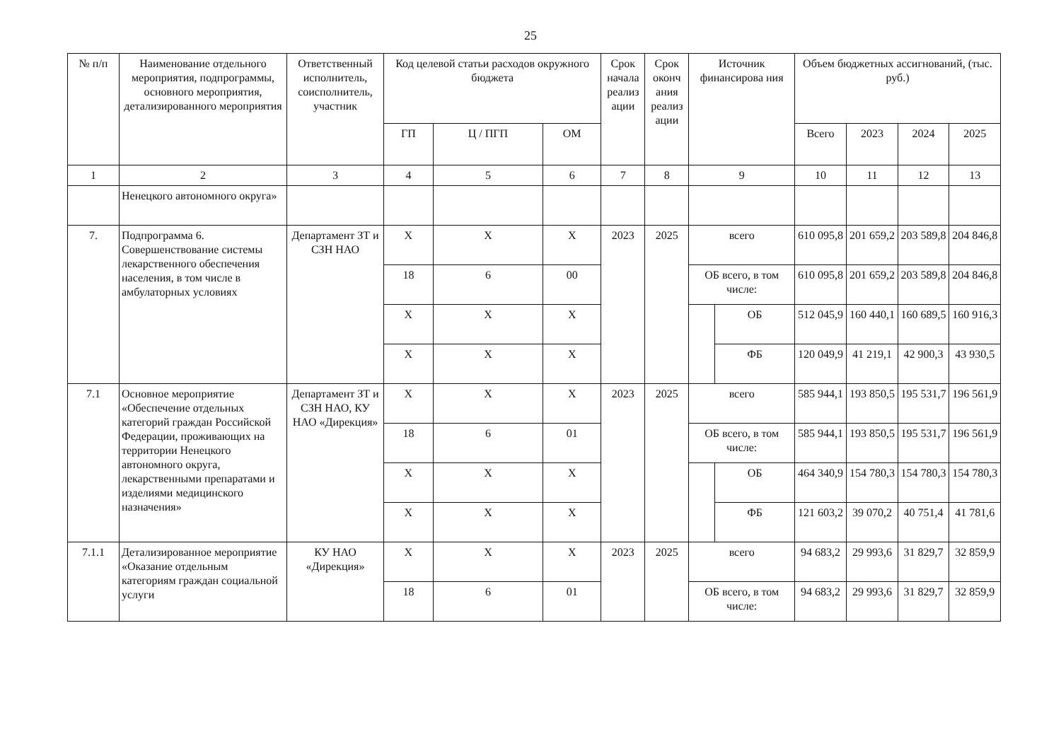25
| № п/п | Наименование отдельного мероприятия, подпрограммы, основного мероприятия, детализированного мероприятия | Ответственный исполнитель, соисполнитель, участник | Код целевой статьи расходов окружного бюджета | | | Срок начала реализ ации | Срок оконч ания реализ ации | Источник финансирова ния | | Объем бюджетных ассигнований, (тыс. руб.) | | | |
| --- | --- | --- | --- | --- | --- | --- | --- | --- | --- | --- | --- | --- | --- |
| | | | ГП | Ц / ПГП | ОМ | | | | | Всего | 2023 | 2024 | 2025 |
| 1 | 2 | 3 | 4 | 5 | 6 | 7 | 8 | 9 | | 10 | 11 | 12 | 13 |
| | Ненецкого автономного округа» | | | | | | | | | | | | |
| 7. | Подпрограмма 6. Совершенствование системы лекарственного обеспечения населения, в том числе в амбулаторных условиях | Департамент ЗТ и СЗН НАО | Х | Х | Х | 2023 | 2025 | всего | | 610 095,8 | 201 659,2 | 203 589,8 | 204 846,8 |
| | | | 18 | 6 | 00 | | | ОБ всего, в том числе: | | 610 095,8 | 201 659,2 | 203 589,8 | 204 846,8 |
| | | | Х | Х | Х | | | | ОБ | 512 045,9 | 160 440,1 | 160 689,5 | 160 916,3 |
| | | | Х | Х | Х | | | | ФБ | 120 049,9 | 41 219,1 | 42 900,3 | 43 930,5 |
| 7.1 | Основное мероприятие «Обеспечение отдельных категорий граждан Российской Федерации, проживающих на территории Ненецкого автономного округа, лекарственными препаратами и изделиями медицинского назначения» | Департамент ЗТ и СЗН НАО, КУ НАО «Дирекция» | Х | Х | Х | 2023 | 2025 | всего | | 585 944,1 | 193 850,5 | 195 531,7 | 196 561,9 |
| | | | 18 | 6 | 01 | | | ОБ всего, в том числе: | | 585 944,1 | 193 850,5 | 195 531,7 | 196 561,9 |
| | | | Х | Х | Х | | | | ОБ | 464 340,9 | 154 780,3 | 154 780,3 | 154 780,3 |
| | | | Х | Х | Х | | | | ФБ | 121 603,2 | 39 070,2 | 40 751,4 | 41 781,6 |
| 7.1.1 | Детализированное мероприятие «Оказание отдельным категориям граждан социальной услуги | КУ НАО «Дирекция» | Х | Х | Х | 2023 | 2025 | всего | | 94 683,2 | 29 993,6 | 31 829,7 | 32 859,9 |
| | | | 18 | 6 | 01 | | | ОБ всего, в том числе: | | 94 683,2 | 29 993,6 | 31 829,7 | 32 859,9 |